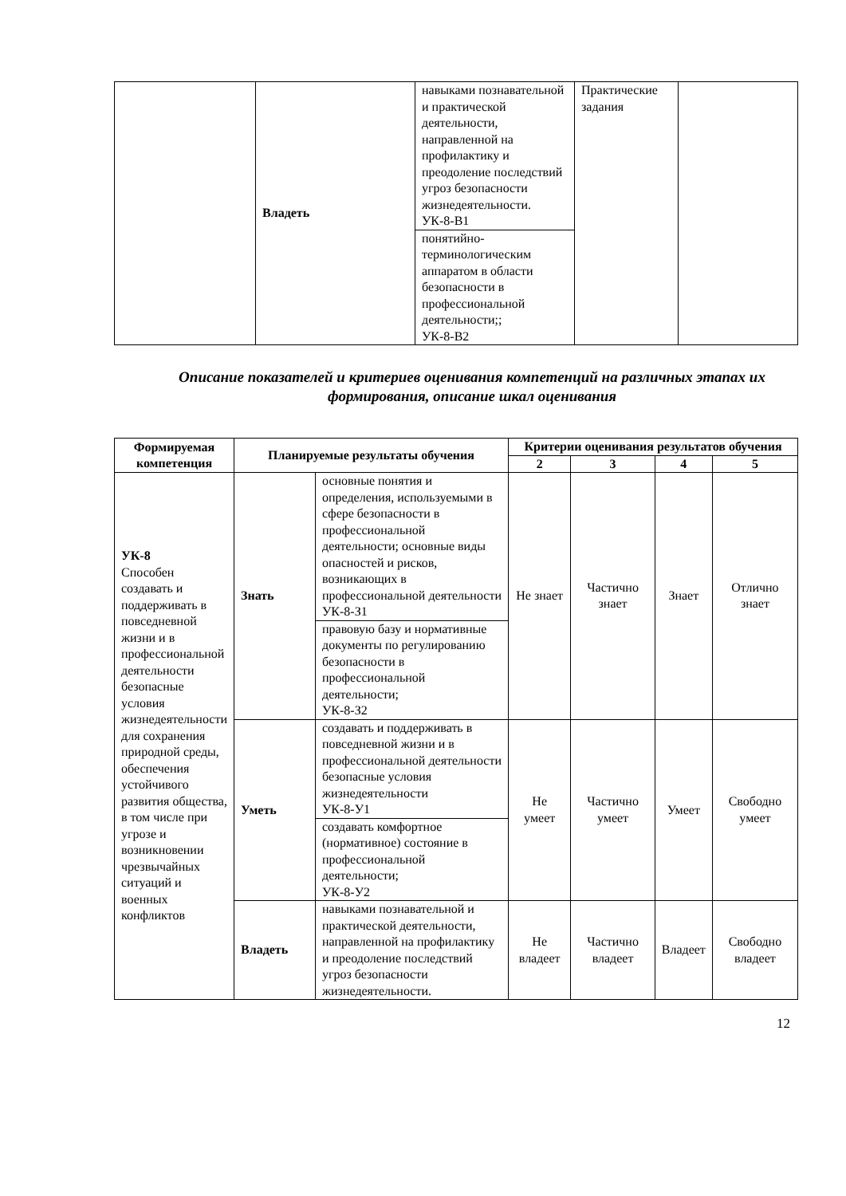| | Владеть | навыками познавательной и практической деятельности, направленной на профилактику и преодоление последствий угроз безопасности жизнедеятельности. УК-8-В1 | Практические задания | |
| | | понятийно-терминологическим аппаратом в области безопасности в профессиональной деятельности;; УК-8-В2 | | |
Описание показателей и критериев оценивания компетенций на различных этапах их формирования, описание шкал оценивания
| Формируемая компетенция | Планируемые результаты обучения | | Критерии оценивания результатов обучения | | | |
| --- | --- | --- | --- | --- | --- | --- |
| | | | 2 | 3 | 4 | 5 |
| УК-8 Способен создавать и поддерживать в повседневной жизни и в профессиональной деятельности безопасные условия жизнедеятельности для сохранения природной среды, обеспечения устойчивого развития общества, в том числе при угрозе и возникновении чрезвычайных ситуаций и военных конфликтов | Знать | основные понятия и определения, используемыми в сфере безопасности в профессиональной деятельности; основные виды опасностей и рисков, возникающих в профессиональной деятельности УК-8-З1 | Не знает | Частично знает | Знает | Отлично знает |
| | | правовую базу и нормативные документы по регулированию безопасности в профессиональной деятельности; УК-8-З2 | | | | |
| | Уметь | создавать и поддерживать в повседневной жизни и в профессиональной деятельности безопасные условия жизнедеятельности УК-8-У1 | Не умеет | Частично умеет | Умеет | Свободно умеет |
| | | создавать комфортное (нормативное) состояние в профессиональной деятельности; УК-8-У2 | | | | |
| | Владеть | навыками познавательной и практической деятельности, направленной на профилактику и преодоление последствий угроз безопасности жизнедеятельности. | Не владеет | Частично владеет | Владеет | Свободно владеет |
12